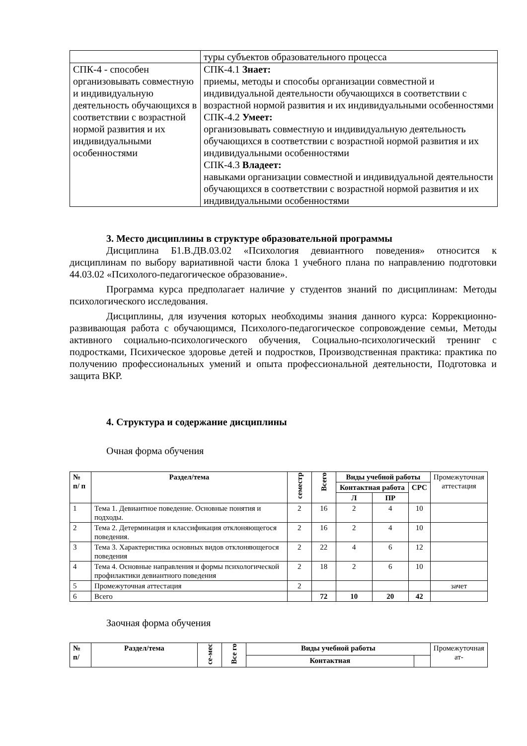| | туры субъектов образовательного процесса |
| СПК-4 - способен организовывать совместную и индивидуальную деятельность обучающихся в соответствии с возрастной нормой развития и их индивидуальными особенностями | СПК-4.1 Знает: приемы, методы и способы организации совместной и индивидуальной деятельности обучающихся в соответствии с возрастной нормой развития и их индивидуальными особенностями СПК-4.2 Умеет: организовывать совместную и индивидуальную деятельность обучающихся в соответствии с возрастной нормой развития и их индивидуальными особенностями СПК-4.3 Владеет: навыками организации совместной и индивидуальной деятельности обучающихся в соответствии с возрастной нормой развития и их индивидуальными особенностями |
3. Место дисциплины в структуре образовательной программы
Дисциплина Б1.В.ДВ.03.02 «Психология девиантного поведения» относится к дисциплинам по выбору вариативной части блока 1 учебного плана по направлению подготовки 44.03.02 «Психолого-педагогическое образование».
Программа курса предполагает наличие у студентов знаний по дисциплинам: Методы психологического исследования.
Дисциплины, для изучения которых необходимы знания данного курса: Коррекционно-развивающая работа с обучающимся, Психолого-педагогическое сопровождение семьи, Методы активного социально-психологического обучения, Социально-психологический тренинг с подростками, Психическое здоровье детей и подростков, Производственная практика: практика по получению профессиональных умений и опыта профессиональной деятельности, Подготовка и защита ВКР.
4. Структура и содержание дисциплины
Очная форма обучения
| № п/ п | Раздел/тема | семестр | Всего | Виды учебной работы | | | Промежуточная аттестация |
| --- | --- | --- | --- | --- | --- | --- | --- |
| | | | | Контактная работа | | СРС | |
| | | | | Л | ПР | | |
| 1 | Тема 1. Девиантное поведение. Основные понятия и подходы. | 2 | 16 | 2 | 4 | 10 | |
| 2 | Тема 2. Детерминация и классификация отклоняющегося поведения. | 2 | 16 | 2 | 4 | 10 | |
| 3 | Тема 3. Характеристика основных видов отклоняющегося поведения | 2 | 22 | 4 | 6 | 12 | |
| 4 | Тема 4. Основные направления и формы психологической профилактики девиантного поведения | 2 | 18 | 2 | 6 | 10 | |
| 5 | Промежуточная аттестация | 2 | | | | | зачет |
| 6 | Всего | | 72 | 10 | 20 | 42 | |
Заочная форма обучения
| № п/ | Раздел/тема | се-мес | Все го | Виды учебной работы | | Промежуточная ат- |
| --- | --- | --- | --- | --- | --- | --- |
| | | | | Контактная | | |